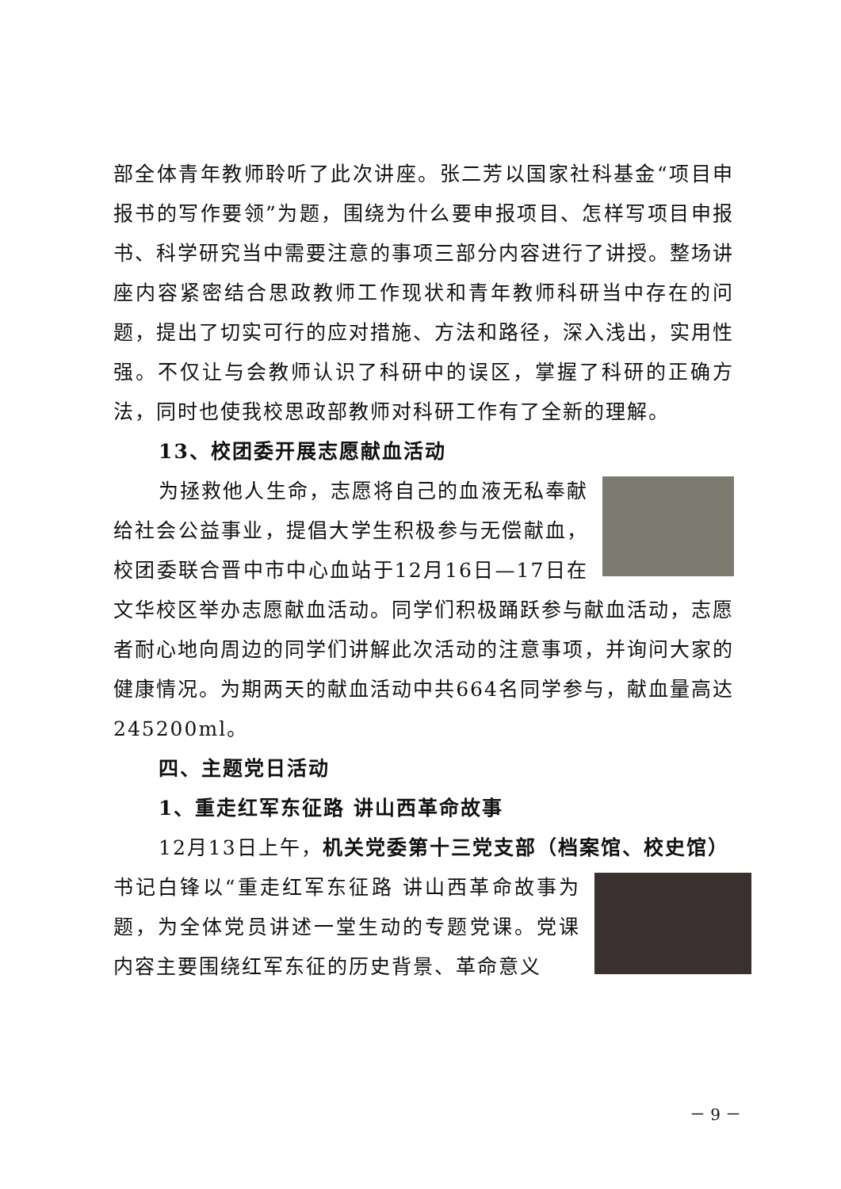部全体青年教师聆听了此次讲座。张二芳以国家社科基金“项目申报书的写作要领”为题，围绕为什么要申报项目、怎样写项目申报书、科学研究当中需要注意的事项三部分内容进行了讲授。整场讲座内容紧密结合思政教师工作现状和青年教师科研当中存在的问题，提出了切实可行的应对措施、方法和路径，深入浅出，实用性强。不仅让与会教师认识了科研中的误区，掌握了科研的正确方法，同时也使我校思政部教师对科研工作有了全新的理解。
13、校团委开展志愿献血活动
为拯救他人生命，志愿将自己的血液无私奉献给社会公益事业，提倡大学生积极参与无偿献血，校团委联合晋中市中心血站于12月16日—17日在文华校区举办志愿献血活动。同学们积极踊跃参与献血活动，志愿者耐心地向周边的同学们讲解此次活动的注意事项，并询问大家的健康情况。为期两天的献血活动中共664名同学参与，献血量高达245200ml。
四、主题党日活动
1、重走红军东征路 讲山西革命故事
12月13日上午，机关党委第十三党支部（档案馆、校史馆）
书记白锋以“重走红军东征路 讲山西革命故事为题，为全体党员讲述一堂生动的专题党课。党课内容主要围绕红军东征的历史背景、革命意义
－ 9 －